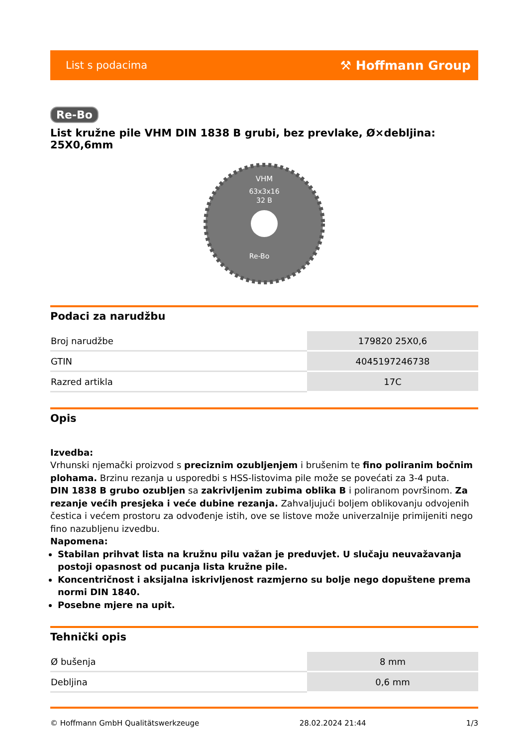List s podacima ⚒ Hoffmann Group
Re-Bo
List kružne pile VHM DIN 1838 B grubi, bez prevlake, Ø×debljina: 25X0,6mm
VHM
63x3x16
32 B
Re-Bo
Podaci za narudžbu
| Broj narudžbe | 179820 25X0,6 |
| GTIN | 4045197246738 |
| Razred artikla | 17C |
Opis
Izvedba:
Vrhunski njemački proizvod s preciznim ozubljenjem i brušenim te fino poliranim bočnim plohama. Brzinu rezanja u usporedbi s HSS-listovima pile može se povećati za 3-4 puta.
DIN 1838 B grubo ozubljen sa zakrivljenim zubima oblika B i poliranom površinom. Za rezanje većih presjeka i veće dubine rezanja. Zahvaljujući boljem oblikovanju odvojenih čestica i većem prostoru za odvođenje istih, ove se listove može univerzalnije primijeniti nego fino nazubljenu izvedbu.
Napomena:
Stabilan prihvat lista na kružnu pilu važan je preduvjet. U slučaju neuvažavanja postoji opasnost od pucanja lista kružne pile.
Koncentričnost i aksijalna iskrivljenost razmjerno su bolje nego dopuštene prema normi DIN 1840.
Posebne mjere na upit.
Tehnički opis
| Ø bušenja | 8 mm |
| Debljina | 0,6 mm |
© Hoffmann GmbH Qualitätswerkzeuge 28.02.2024 21:44 1/3